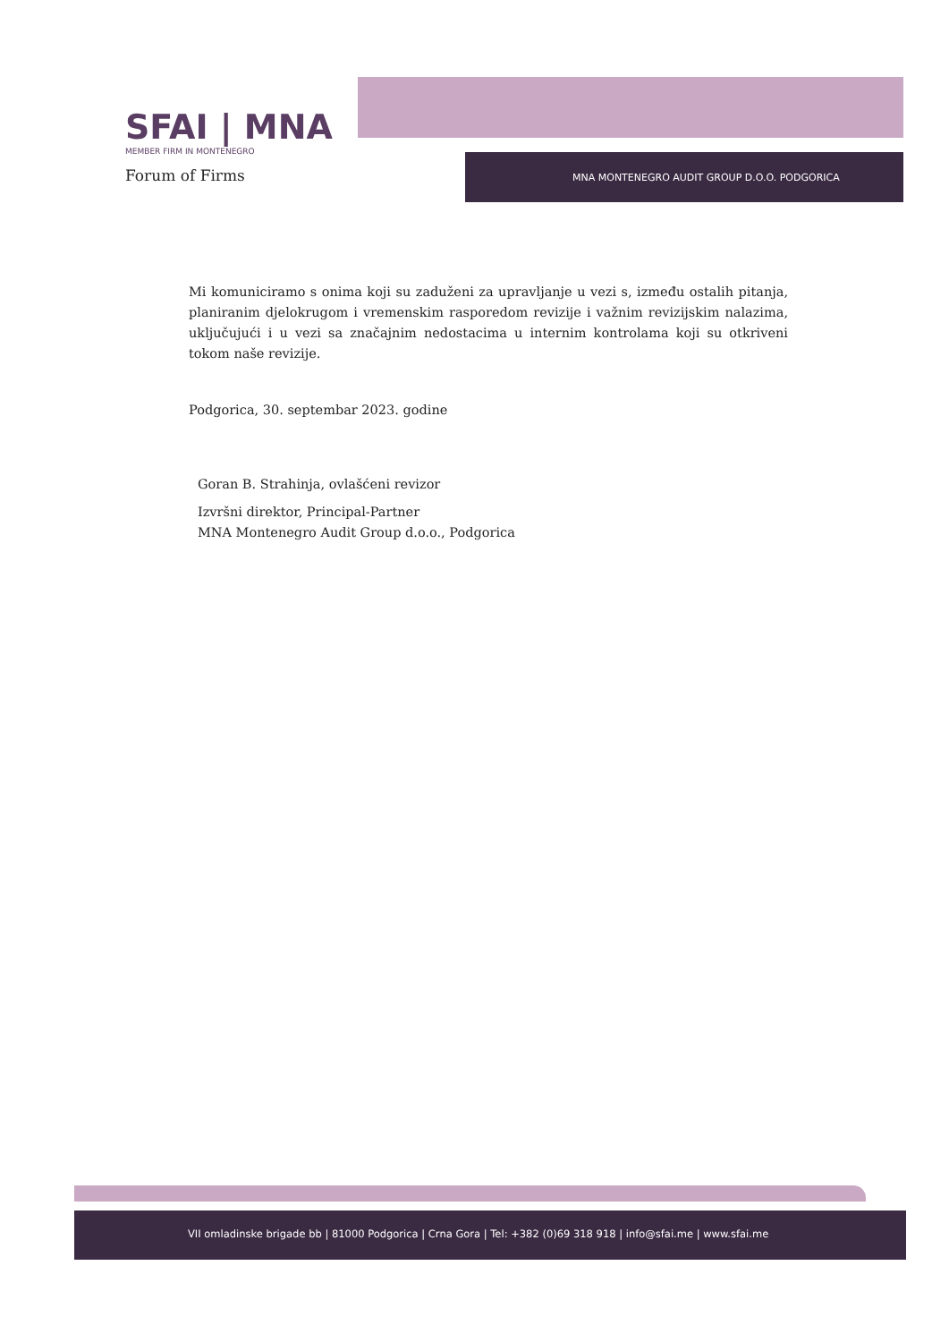SFAI | MNA
MEMBER FIRM IN MONTENEGRO
Forum of Firms
MNA MONTENEGRO AUDIT GROUP D.O.O. PODGORICA
Mi komuniciramo s onima koji su zaduženi za upravljanje u vezi s, između ostalih pitanja, planiranim djelokrugom i vremenskim rasporedom revizije i važnim revizijskim nalazima, uključujući i u vezi sa značajnim nedostacima u internim kontrolama koji su otkriveni tokom naše revizije.
Podgorica, 30. septembar 2023. godine
Goran B. Strahinja, ovlašćeni revizor
Izvršni direktor, Principal-Partner
MNA Montenegro Audit Group d.o.o., Podgorica
VII omladinske brigade bb | 81000 Podgorica | Crna Gora | Tel: +382 (0)69 318 918 | info@sfai.me | www.sfai.me